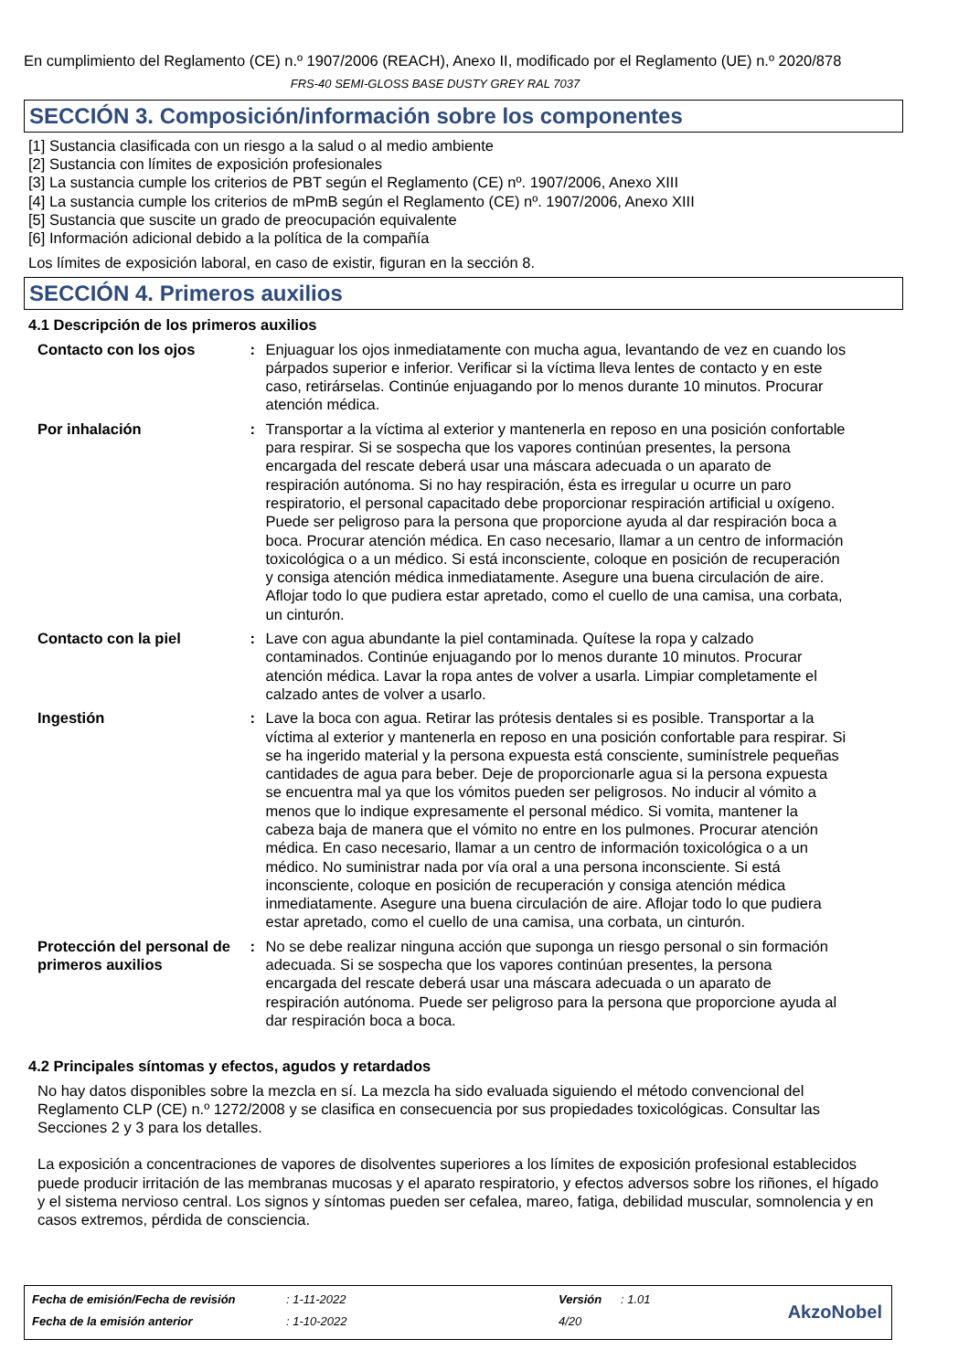En cumplimiento del Reglamento (CE) n.º 1907/2006 (REACH), Anexo II, modificado por el Reglamento (UE) n.º 2020/878
FRS-40 SEMI-GLOSS BASE DUSTY GREY RAL 7037
SECCIÓN 3. Composición/información sobre los componentes
[1] Sustancia clasificada con un riesgo a la salud o al medio ambiente
[2] Sustancia con límites de exposición profesionales
[3] La sustancia cumple los criterios de PBT según el Reglamento (CE) nº. 1907/2006, Anexo XIII
[4] La sustancia cumple los criterios de mPmB según el Reglamento (CE) nº. 1907/2006, Anexo XIII
[5] Sustancia que suscite un grado de preocupación equivalente
[6] Información adicional debido a la política de la compañía
Los límites de exposición laboral, en caso de existir, figuran en la sección 8.
SECCIÓN 4. Primeros auxilios
4.1 Descripción de los primeros auxilios
Contacto con los ojos : Enjuaguar los ojos inmediatamente con mucha agua, levantando de vez en cuando los párpados superior e inferior. Verificar si la víctima lleva lentes de contacto y en este caso, retirárselas. Continúe enjuagando por lo menos durante 10 minutos. Procurar atención médica.
Por inhalación : Transportar a la víctima al exterior y mantenerla en reposo en una posición confortable para respirar. Si se sospecha que los vapores continúan presentes, la persona encargada del rescate deberá usar una máscara adecuada o un aparato de respiración autónoma. Si no hay respiración, ésta es irregular u ocurre un paro respiratorio, el personal capacitado debe proporcionar respiración artificial u oxígeno. Puede ser peligroso para la persona que proporcione ayuda al dar respiración boca a boca. Procurar atención médica. En caso necesario, llamar a un centro de información toxicológica o a un médico. Si está inconsciente, coloque en posición de recuperación y consiga atención médica inmediatamente. Asegure una buena circulación de aire. Aflojar todo lo que pudiera estar apretado, como el cuello de una camisa, una corbata, un cinturón.
Contacto con la piel : Lave con agua abundante la piel contaminada. Quítese la ropa y calzado contaminados. Continúe enjuagando por lo menos durante 10 minutos. Procurar atención médica. Lavar la ropa antes de volver a usarla. Limpiar completamente el calzado antes de volver a usarlo.
Ingestión : Lave la boca con agua. Retirar las prótesis dentales si es posible. Transportar a la víctima al exterior y mantenerla en reposo en una posición confortable para respirar. Si se ha ingerido material y la persona expuesta está consciente, suminístrele pequeñas cantidades de agua para beber. Deje de proporcionarle agua si la persona expuesta se encuentra mal ya que los vómitos pueden ser peligrosos. No inducir al vómito a menos que lo indique expresamente el personal médico. Si vomita, mantener la cabeza baja de manera que el vómito no entre en los pulmones. Procurar atención médica. En caso necesario, llamar a un centro de información toxicológica o a un médico. No suministrar nada por vía oral a una persona inconsciente. Si está inconsciente, coloque en posición de recuperación y consiga atención médica inmediatamente. Asegure una buena circulación de aire. Aflojar todo lo que pudiera estar apretado, como el cuello de una camisa, una corbata, un cinturón.
Protección del personal de primeros auxilios
: No se debe realizar ninguna acción que suponga un riesgo personal o sin formación adecuada. Si se sospecha que los vapores continúan presentes, la persona encargada del rescate deberá usar una máscara adecuada o un aparato de respiración autónoma. Puede ser peligroso para la persona que proporcione ayuda al dar respiración boca a boca.
4.2 Principales síntomas y efectos, agudos y retardados
No hay datos disponibles sobre la mezcla en sí. La mezcla ha sido evaluada siguiendo el método convencional del Reglamento CLP (CE) n.º 1272/2008 y se clasifica en consecuencia por sus propiedades toxicológicas. Consultar las Secciones 2 y 3 para los detalles.
La exposición a concentraciones de vapores de disolventes superiores a los límites de exposición profesional establecidos puede producir irritación de las membranas mucosas y el aparato respiratorio, y efectos adversos sobre los riñones, el hígado y el sistema nervioso central. Los signos y síntomas pueden ser cefalea, mareo, fatiga, debilidad muscular, somnolencia y en casos extremos, pérdida de consciencia.
| Fecha de emisión/Fecha de revisión | : 1-11-2022 | Versión | : 1.01 |
| Fecha de la emisión anterior | : 1-10-2022 | 4/20 | |
AkzoNobel